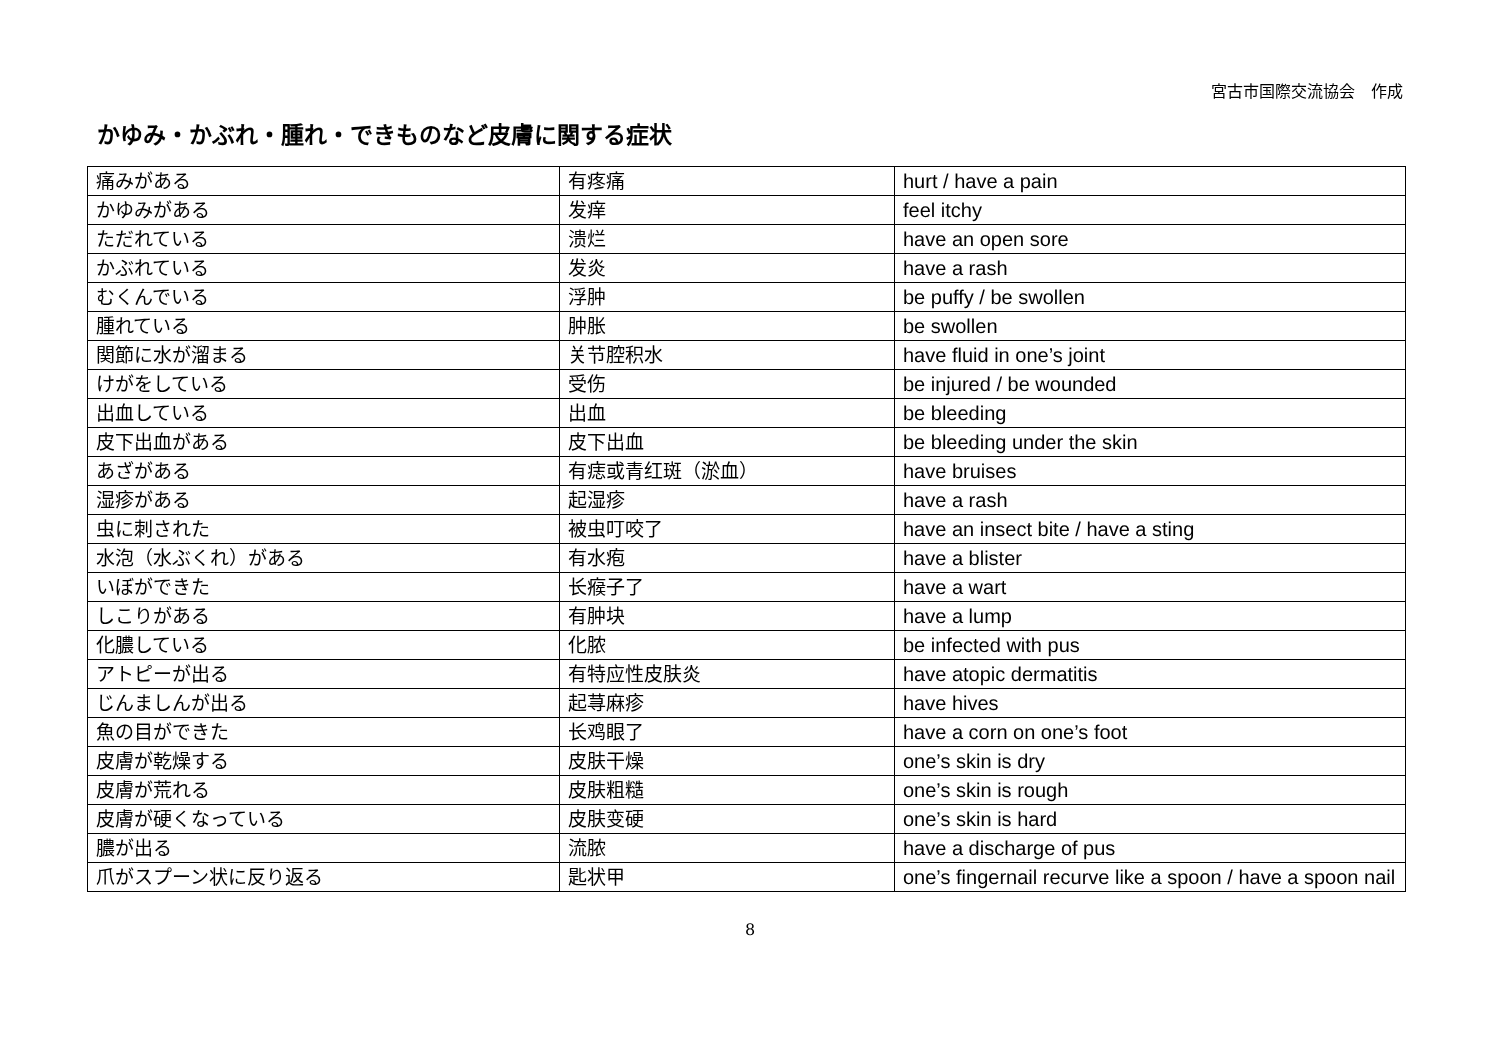宮古市国際交流協会　作成
かゆみ・かぶれ・腫れ・できものなど皮膚に関する症状
| 痛みがある | 有疼痛 | hurt / have a pain |
| かゆみがある | 发痒 | feel itchy |
| ただれている | 溃烂 | have an open sore |
| かぶれている | 发炎 | have a rash |
| むくんでいる | 浮肿 | be puffy / be swollen |
| 腫れている | 肿胀 | be swollen |
| 関節に水が溜まる | 关节腔积水 | have fluid in one’s joint |
| けがをしている | 受伤 | be injured / be wounded |
| 出血している | 出血 | be bleeding |
| 皮下出血がある | 皮下出血 | be bleeding under the skin |
| あざがある | 有痣或青红斑（淤血） | have bruises |
| 湿疹がある | 起湿疹 | have a rash |
| 虫に刺された | 被虫叮咬了 | have an insect bite / have a sting |
| 水泡（水ぶくれ）がある | 有水疱 | have a blister |
| いぼができた | 长瘊子了 | have a wart |
| しこりがある | 有肿块 | have a lump |
| 化膿している | 化脓 | be infected with pus |
| アトピーが出る | 有特应性皮肤炎 | have atopic dermatitis |
| じんましんが出る | 起荨麻疹 | have hives |
| 魚の目ができた | 长鸡眼了 | have a corn on one’s foot |
| 皮膚が乾燥する | 皮肤干燥 | one’s skin is dry |
| 皮膚が荒れる | 皮肤粗糙 | one’s skin is rough |
| 皮膚が硬くなっている | 皮肤变硬 | one’s skin is hard |
| 膿が出る | 流脓 | have a discharge of pus |
| 爪がスプーン状に反り返る | 匙状甲 | one’s fingernail recurve like a spoon / have a spoon nail |
8